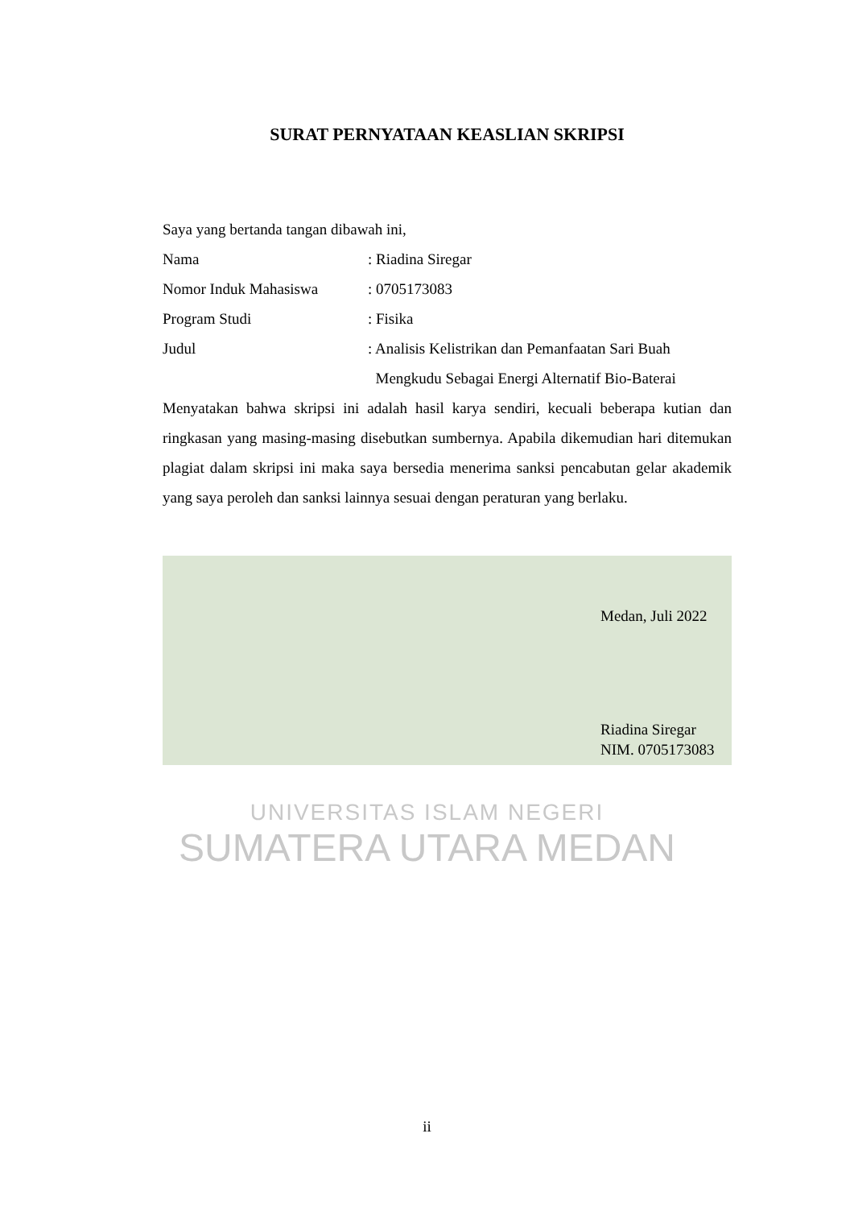SURAT PERNYATAAN KEASLIAN SKRIPSI
Saya yang bertanda tangan dibawah ini,
| Nama | : Riadina Siregar |
| Nomor Induk Mahasiswa | : 0705173083 |
| Program Studi | : Fisika |
| Judul | : Analisis Kelistrikan dan Pemanfaatan Sari Buah Mengkudu Sebagai Energi Alternatif Bio-Baterai |
Menyatakan bahwa skripsi ini adalah hasil karya sendiri, kecuali beberapa kutian dan ringkasan yang masing-masing disebutkan sumbernya. Apabila dikemudian hari ditemukan plagiat dalam skripsi ini maka saya bersedia menerima sanksi pencabutan gelar akademik yang saya peroleh dan sanksi lainnya sesuai dengan peraturan yang berlaku.
Medan, Juli 2022
Riadina Siregar
NIM. 0705173083
UNIVERSITAS ISLAM NEGERI
SUMATERA UTARA MEDAN
ii